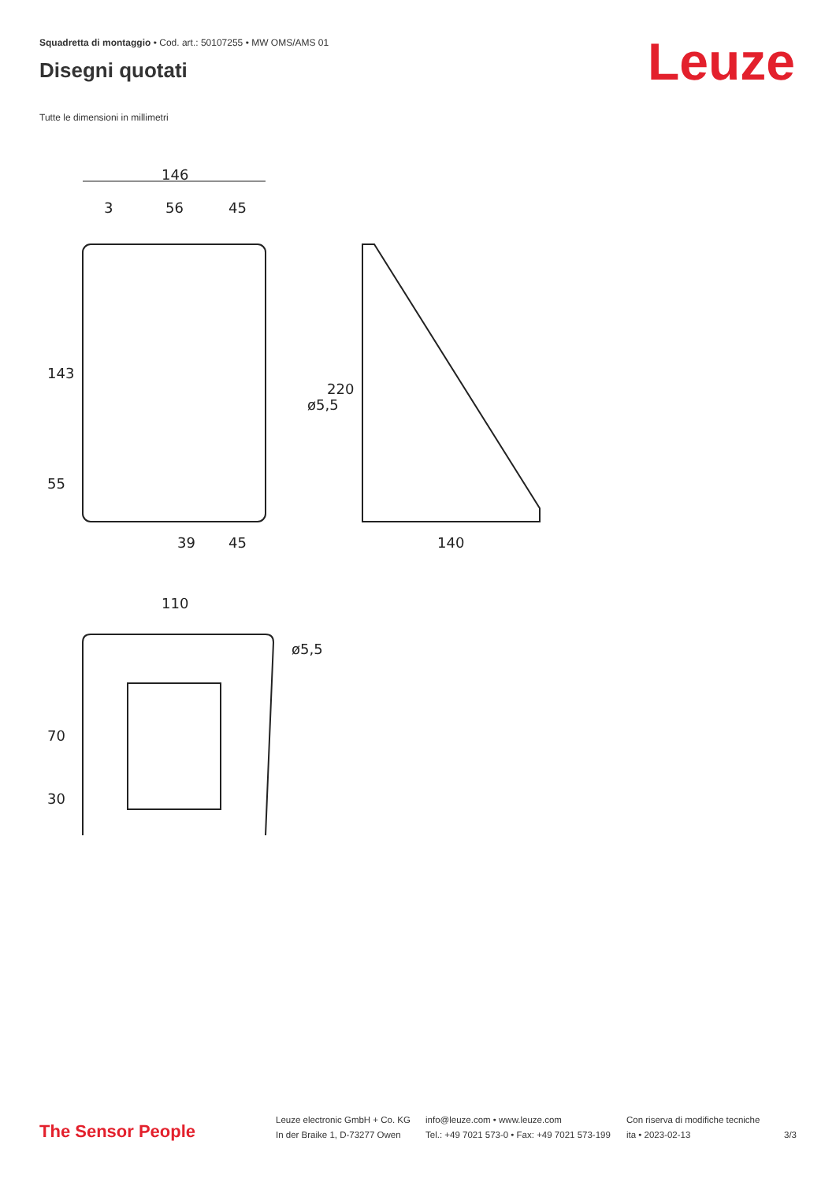Squadretta di montaggio • Cod. art.: 50107255 • MW OMS/AMS 01
Disegni quotati Leuze
Tutte le dimensioni in millimetri
146
3
56
45
143
55
ø5,5
39
45
220
140
110
70
30
ø5,5
The Sensor People
Leuze electronic GmbH + Co. KG
In der Braike 1, D-73277 Owen
info@leuze.com • www.leuze.com
Tel.: +49 7021 573-0 • Fax: +49 7021 573-199
Con riserva di modifiche tecniche
ita • 2023-02-13
3/3